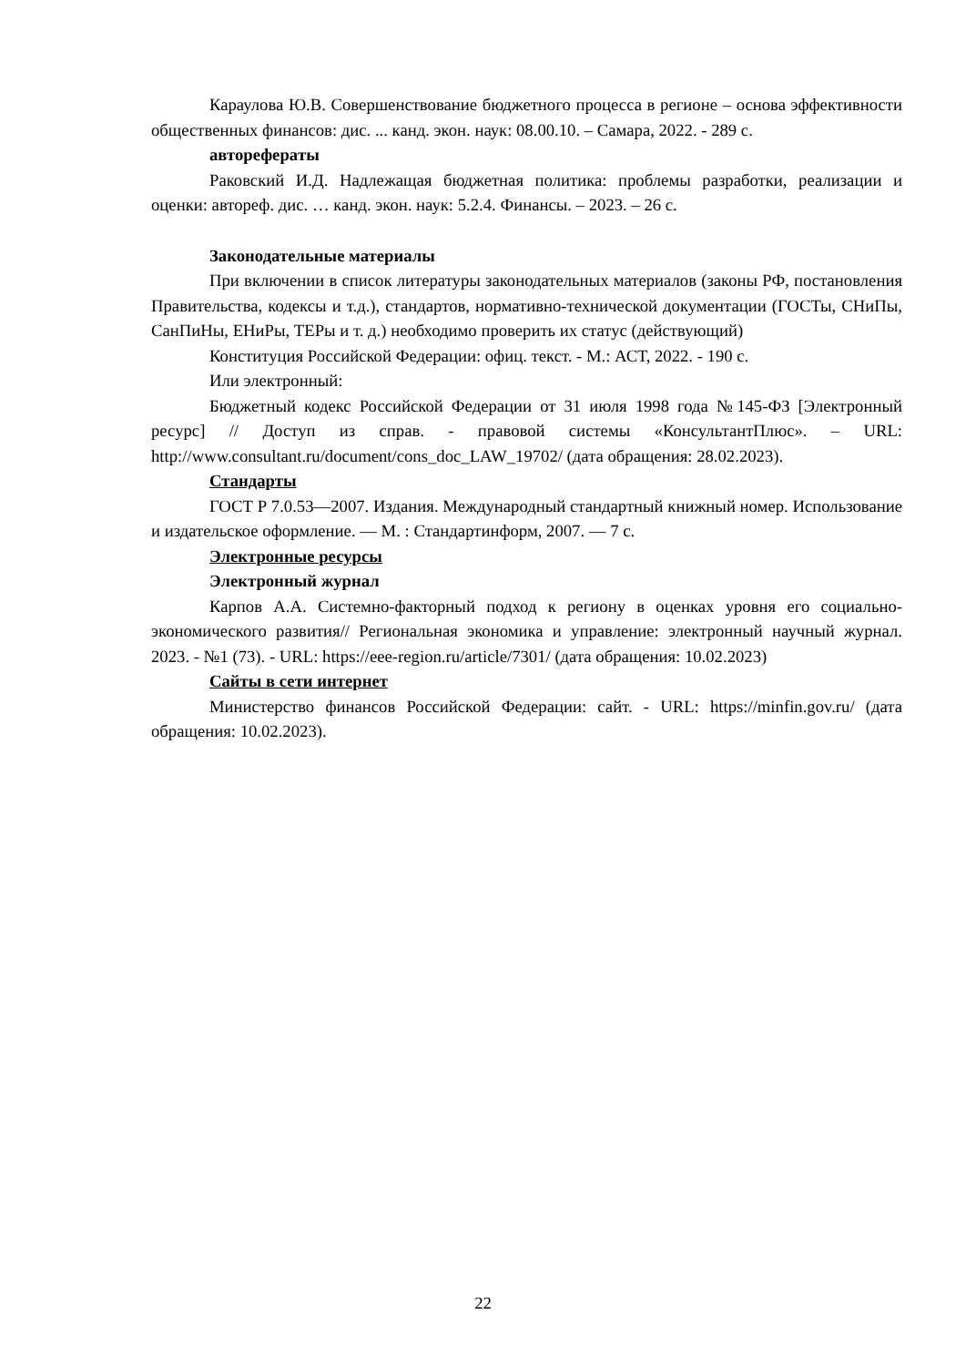Караулова Ю.В. Совершенствование бюджетного процесса в регионе – основа эффективности общественных финансов: дис. ... канд. экон. наук: 08.00.10. – Самара, 2022. - 289 с.
автореферaты
Раковский И.Д. Надлежащая бюджетная политика: проблемы разработки, реализации и оценки: автореф. дис. … канд. экон. наук: 5.2.4. Финансы. – 2023. – 26 с.
Законодательные материалы
При включении в список литературы законодательных материалов (законы РФ, постановления Правительства, кодексы и т.д.), стандартов, нормативно-технической документации (ГОСТы, СНиПы, СанПиНы, ЕНиРы, ТЕРы и т. д.) необходимо проверить их статус (действующий)
Конституция Российской Федерации: офиц. текст. - М.: АСТ, 2022. - 190 с.
Или электронный:
Бюджетный кодекс Российской Федерации от 31 июля 1998 года №145-ФЗ [Электронный ресурс] // Доступ из справ. - правовой системы «КонсультантПлюс». – URL: http://www.consultant.ru/document/cons_doc_LAW_19702/ (дата обращения: 28.02.2023).
Стандарты
ГОСТ Р 7.0.53—2007. Издания. Международный стандартный книжный номер. Использование и издательское оформление. — М. : Стандартинформ, 2007. — 7 с.
Электронные ресурсы
Электронный журнал
Карпов А.А. Системно-факторный подход к региону в оценках уровня его социально-экономического развития// Региональная экономика и управление: электронный научный журнал. 2023. - №1 (73). - URL: https://eee-region.ru/article/7301/ (дата обращения: 10.02.2023)
Сайты в сети интернет
Министерство финансов Российской Федерации: сайт. - URL: https://minfin.gov.ru/ (дата обращения: 10.02.2023).
22